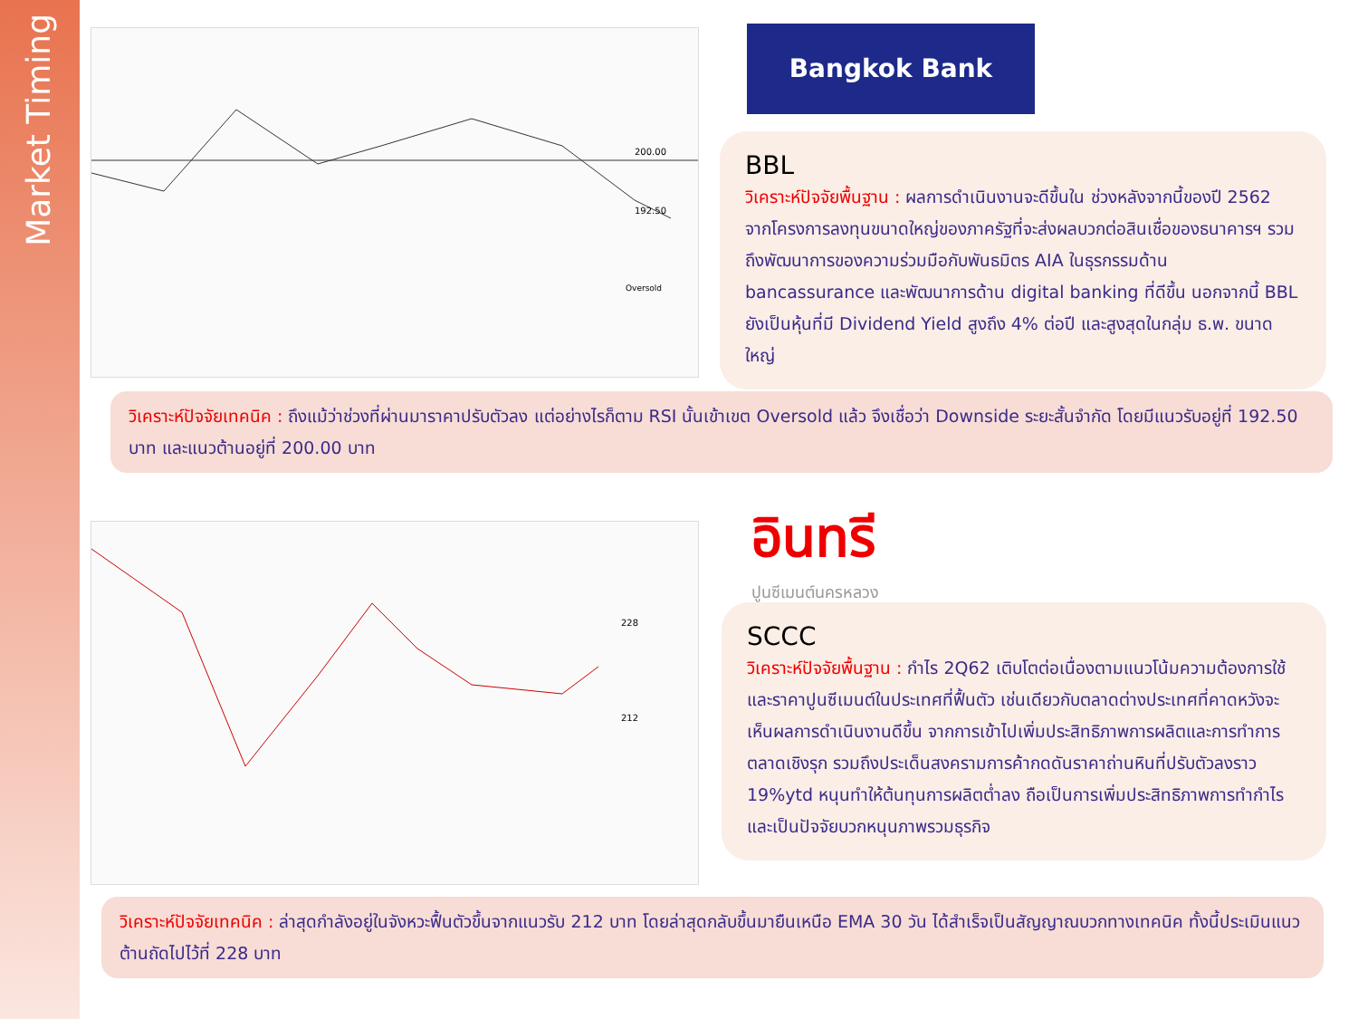Market Timing
200.00
192.50
Oversold
Bangkok Bank
BBL
วิเคราะห์ปัจจัยพื้นฐาน : ผลการดำเนินงานจะดีขึ้นใน ช่วงหลังจากนี้ของปี 2562 จากโครงการลงทุนขนาดใหญ่ของภาครัฐที่จะส่งผลบวกต่อสินเชื่อของธนาคารฯ รวมถึงพัฒนาการของความร่วมมือกับพันธมิตร AIA ในธุรกรรมด้าน bancassurance และพัฒนาการด้าน digital banking ที่ดีขึ้น นอกจากนี้ BBL ยังเป็นหุ้นที่มี Dividend Yield สูงถึง 4% ต่อปี และสูงสุดในกลุ่ม ธ.พ. ขนาดใหญ่
วิเคราะห์ปัจจัยเทคนิค : ถึงแม้ว่าช่วงที่ผ่านมาราคาปรับตัวลง แต่อย่างไรก็ตาม RSI นั้นเข้าเขต Oversold แล้ว จึงเชื่อว่า Downside ระยะสั้นจำกัด โดยมีแนวรับอยู่ที่ 192.50 บาท และแนวต้านอยู่ที่ 200.00 บาท
228
212
อินทรี
ปูนซีเมนต์นครหลวง
SCCC
วิเคราะห์ปัจจัยพื้นฐาน : กำไร 2Q62 เติบโตต่อเนื่องตามแนวโน้มความต้องการใช้และราคาปูนซีเมนต์ในประเทศที่ฟื้นตัว เช่นเดียวกับตลาดต่างประเทศที่คาดหวังจะเห็นผลการดำเนินงานดีขึ้น จากการเข้าไปเพิ่มประสิทธิภาพการผลิตและการทำการตลาดเชิงรุก รวมถึงประเด็นสงครามการค้ากดดันราคาถ่านหินที่ปรับตัวลงราว 19%ytd หนุนทำให้ต้นทุนการผลิตต่ำลง ถือเป็นการเพิ่มประสิทธิภาพการทำกำไรและเป็นปัจจัยบวกหนุนภาพรวมธุรกิจ
วิเคราะห์ปัจจัยเทคนิค : ล่าสุดกำลังอยู่ในจังหวะฟื้นตัวขึ้นจากแนวรับ 212 บาท โดยล่าสุดกลับขึ้นมายืนเหนือ EMA 30 วัน ได้สำเร็จเป็นสัญญาณบวกทางเทคนิค ทั้งนี้ประเมินแนวต้านถัดไปไว้ที่ 228 บาท